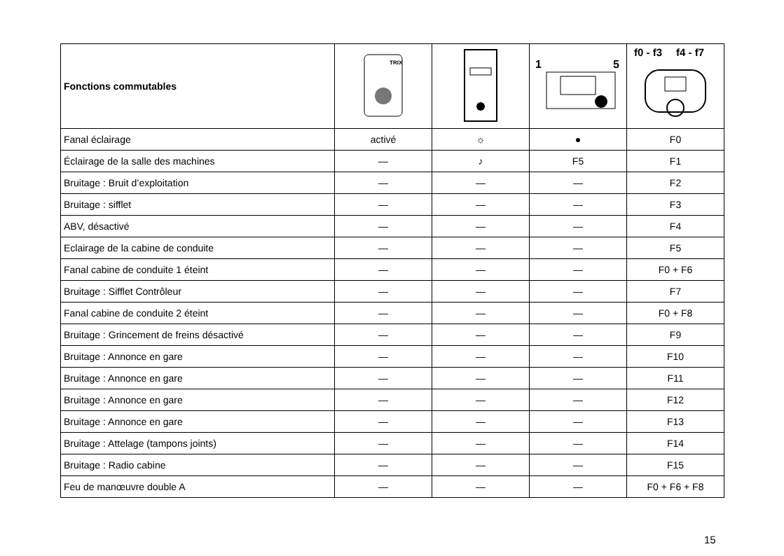| Fonctions commutables | TRIX | | 1 5 | f0 - f3 f4 - f7 |
| --- | --- | --- | --- | --- |
| Fanal éclairage | activé | ☼ | ● | F0 |
| Éclairage de la salle des machines | — | ♪ | F5 | F1 |
| Bruitage : Bruit d’exploitation | — | — | — | F2 |
| Bruitage : sifflet | — | — | — | F3 |
| ABV, désactivé | — | — | — | F4 |
| Eclairage de la cabine de conduite | — | — | — | F5 |
| Fanal cabine de conduite 1 éteint | — | — | — | F0 + F6 |
| Bruitage : Sifflet Contrôleur | — | — | — | F7 |
| Fanal cabine de conduite 2 éteint | — | — | — | F0 + F8 |
| Bruitage : Grincement de freins désactivé | — | — | — | F9 |
| Bruitage : Annonce en gare | — | — | — | F10 |
| Bruitage : Annonce en gare | — | — | — | F11 |
| Bruitage : Annonce en gare | — | — | — | F12 |
| Bruitage : Annonce en gare | — | — | — | F13 |
| Bruitage : Attelage (tampons joints) | — | — | — | F14 |
| Bruitage : Radio cabine | — | — | — | F15 |
| Feu de manœuvre double A | — | — | — | F0 + F6 + F8 |
15